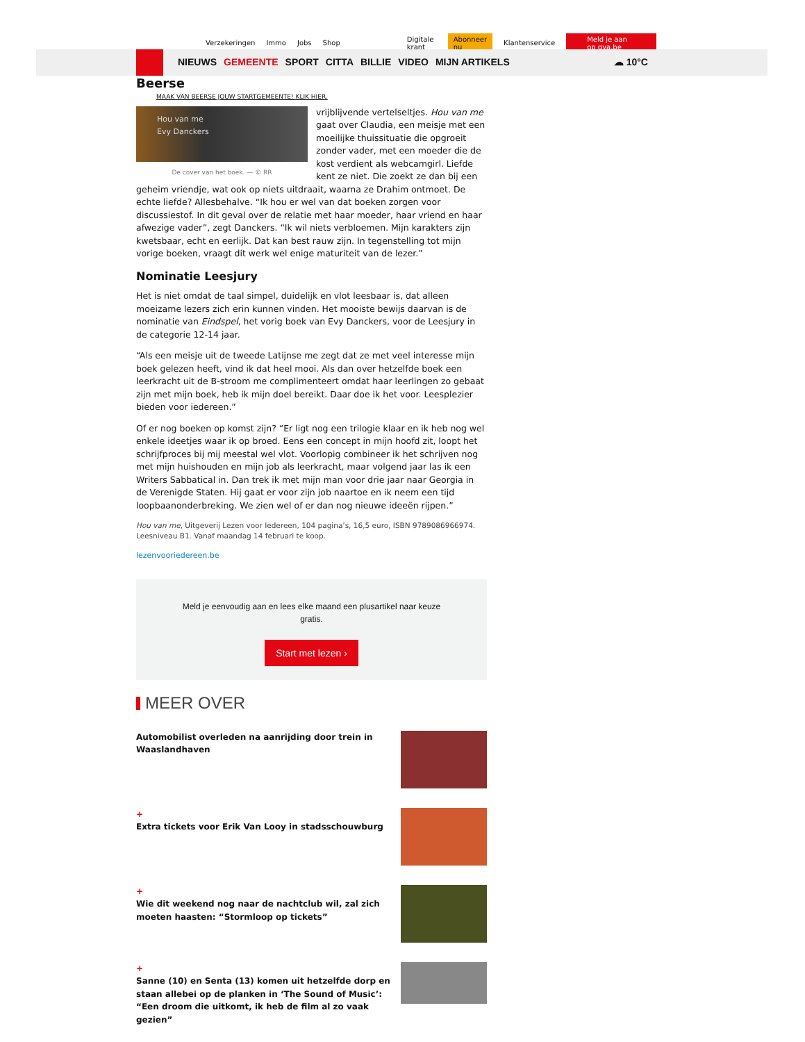Verzekeringen Immo Jobs Shop Digitale krant Abonneer nu Klantenservice Meld je aan op gva.be
NIEUWS GEMEENTE SPORT CITTA BILLIE VIDEO MIJN ARTIKELS ☁ 10°C
Beerse
MAAK VAN BEERSE JOUW STARTGEMEENTE! KLIK HIER.
Hou van me
Evy Danckers
De cover van het boek. — © RR
vrijblijvende vertelseltjes. Hou van me gaat over Claudia, een meisje met een moeilijke thuissituatie die opgroeit zonder vader, met een moeder die de kost verdient als webcamgirl. Liefde kent ze niet. Die zoekt ze dan bij een geheim vriendje, wat ook op niets uitdraait, waarna ze Drahim ontmoet. De echte liefde? Allesbehalve. “Ik hou er wel van dat boeken zorgen voor discussiestof. In dit geval over de relatie met haar moeder, haar vriend en haar afwezige vader”, zegt Danckers. “Ik wil niets verbloemen. Mijn karakters zijn kwetsbaar, echt en eerlijk. Dat kan best rauw zijn. In tegenstelling tot mijn vorige boeken, vraagt dit werk wel enige maturiteit van de lezer.”
Nominatie Leesjury
Het is niet omdat de taal simpel, duidelijk en vlot leesbaar is, dat alleen moeizame lezers zich erin kunnen vinden. Het mooiste bewijs daarvan is de nominatie van Eindspel, het vorig boek van Evy Danckers, voor de Leesjury in de categorie 12-14 jaar.
“Als een meisje uit de tweede Latijnse me zegt dat ze met veel interesse mijn boek gelezen heeft, vind ik dat heel mooi. Als dan over hetzelfde boek een leerkracht uit de B-stroom me complimenteert omdat haar leerlingen zo gebaat zijn met mijn boek, heb ik mijn doel bereikt. Daar doe ik het voor. Leesplezier bieden voor iedereen.”
Of er nog boeken op komst zijn? “Er ligt nog een trilogie klaar en ik heb nog wel enkele ideetjes waar ik op broed. Eens een concept in mijn hoofd zit, loopt het schrijfproces bij mij meestal wel vlot. Voorlopig combineer ik het schrijven nog met mijn huishouden en mijn job als leerkracht, maar volgend jaar las ik een Writers Sabbatical in. Dan trek ik met mijn man voor drie jaar naar Georgia in de Verenigde Staten. Hij gaat er voor zijn job naartoe en ik neem een tijd loopbaanonderbreking. We zien wel of er dan nog nieuwe ideeën rijpen.”
Hou van me, Uitgeverij Lezen voor Iedereen, 104 pagina’s, 16,5 euro, ISBN 9789086966974. Leesniveau B1. Vanaf maandag 14 februari te koop.
lezenvooriedereen.be
Meld je eenvoudig aan en lees elke maand een plusartikel naar keuze gratis.
Start met lezen ›
MEER OVER
Automobilist overleden na aanrijding door trein in Waaslandhaven
+
Extra tickets voor Erik Van Looy in stadsschouwburg
+
Wie dit weekend nog naar de nachtclub wil, zal zich moeten haasten: “Stormloop op tickets”
+
Sanne (10) en Senta (13) komen uit hetzelfde dorp en staan allebei op de planken in ‘The Sound of Music’: “Een droom die uitkomt, ik heb de film al zo vaak gezien”